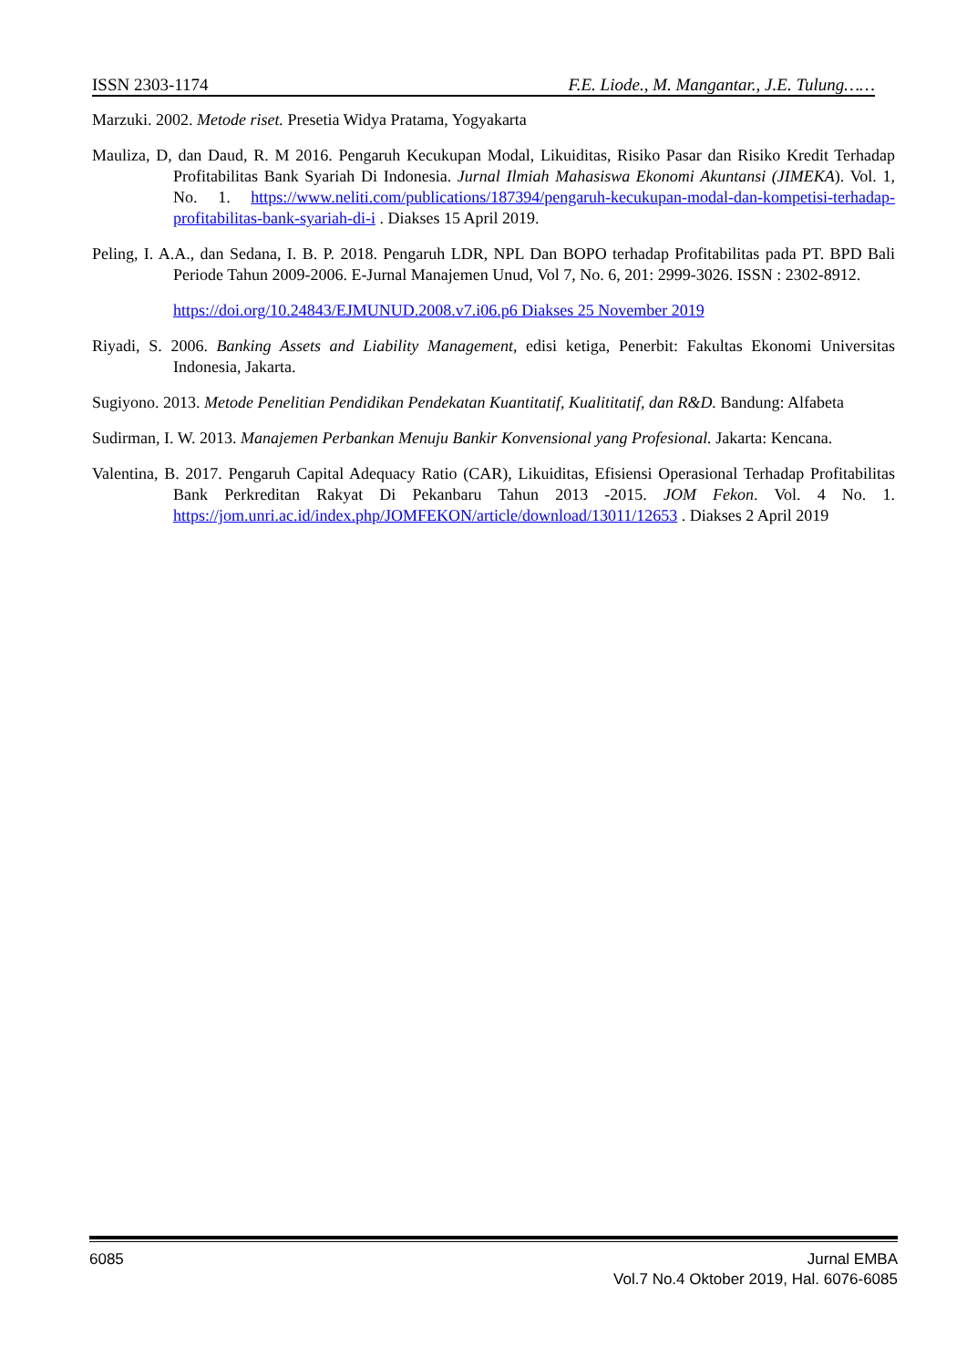ISSN 2303-1174 F.E. Liode., M. Mangantar., J.E. Tulung……
Marzuki. 2002. Metode riset. Presetia Widya Pratama, Yogyakarta
Mauliza, D, dan Daud, R. M 2016. Pengaruh Kecukupan Modal, Likuiditas, Risiko Pasar dan Risiko Kredit Terhadap Profitabilitas Bank Syariah Di Indonesia. Jurnal Ilmiah Mahasiswa Ekonomi Akuntansi (JIMEKA). Vol. 1, No. 1. https://www.neliti.com/publications/187394/pengaruh-kecukupan-modal-dan-kompetisi-terhadap-profitabilitas-bank-syariah-di-i . Diakses 15 April 2019.
Peling, I. A.A., dan Sedana, I. B. P. 2018. Pengaruh LDR, NPL Dan BOPO terhadap Profitabilitas pada PT. BPD Bali Periode Tahun 2009-2006. E-Jurnal Manajemen Unud, Vol 7, No. 6, 201: 2999-3026. ISSN : 2302-8912.
https://doi.org/10.24843/EJMUNUD.2008.v7.i06.p6 Diakses 25 November 2019
Riyadi, S. 2006. Banking Assets and Liability Management, edisi ketiga, Penerbit: Fakultas Ekonomi Universitas Indonesia, Jakarta.
Sugiyono. 2013. Metode Penelitian Pendidikan Pendekatan Kuantitatif, Kualititatif, dan R&D. Bandung: Alfabeta
Sudirman, I. W. 2013. Manajemen Perbankan Menuju Bankir Konvensional yang Profesional. Jakarta: Kencana.
Valentina, B. 2017. Pengaruh Capital Adequacy Ratio (CAR), Likuiditas, Efisiensi Operasional Terhadap Profitabilitas Bank Perkreditan Rakyat Di Pekanbaru Tahun 2013 -2015. JOM Fekon. Vol. 4 No. 1. https://jom.unri.ac.id/index.php/JOMFEKON/article/download/13011/12653 . Diakses 2 April 2019
6085 Jurnal EMBA
Vol.7 No.4 Oktober 2019, Hal. 6076-6085